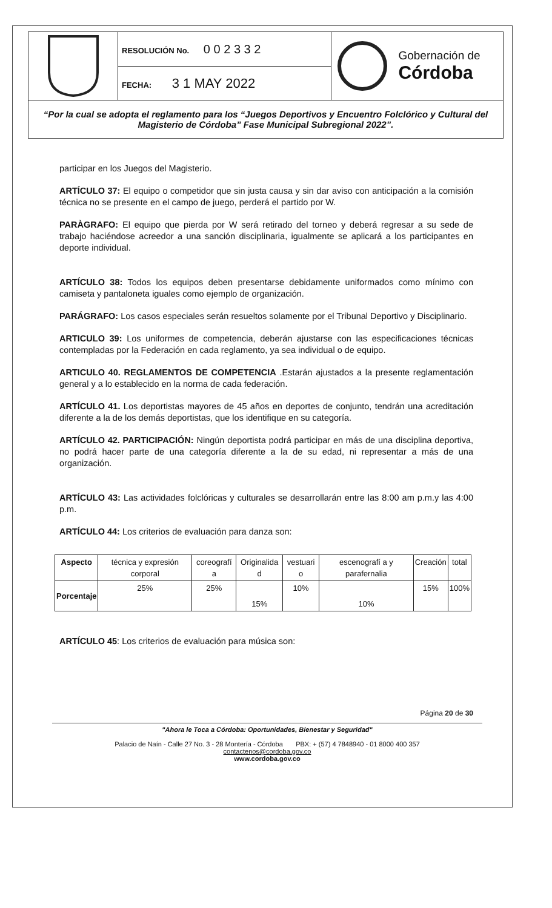| | RESOLUCIÓN No. 0 0 2 3 3 2 | Gobernación de Córdoba |
| | FECHA: 3 1 MAY 2022 | |
| “Por la cual se adopta el reglamento para los “Juegos Deportivos y Encuentro Folclórico y Cultural del Magisterio de Córdoba” Fase Municipal Subregional 2022”. | | |
participar en los Juegos del Magisterio.
ARTÍCULO 37: El equipo o competidor que sin justa causa y sin dar aviso con anticipación a la comisión técnica no se presente en el campo de juego, perderá el partido por W.
PARÀGRAFO: El equipo que pierda por W será retirado del torneo y deberá regresar a su sede de trabajo haciéndose acreedor a una sanción disciplinaria, igualmente se aplicará a los participantes en deporte individual.
ARTÍCULO 38: Todos los equipos deben presentarse debidamente uniformados como mínimo con camiseta y pantaloneta iguales como ejemplo de organización.
PARÁGRAFO: Los casos especiales serán resueltos solamente por el Tribunal Deportivo y Disciplinario.
ARTICULO 39: Los uniformes de competencia, deberán ajustarse con las especificaciones técnicas contempladas por la Federación en cada reglamento, ya sea individual o de equipo.
ARTICULO 40. REGLAMENTOS DE COMPETENCIA .Estarán ajustados a la presente reglamentación general y a lo establecido en la norma de cada federación.
ARTÍCULO 41. Los deportistas mayores de 45 años en deportes de conjunto, tendrán una acreditación diferente a la de los demás deportistas, que los identifique en su categoría.
ARTÍCULO 42. PARTICIPACIÓN: Ningún deportista podrá participar en más de una disciplina deportiva, no podrá hacer parte de una categoría diferente a la de su edad, ni representar a más de una organización.
ARTÍCULO 43: Las actividades folclóricas y culturales se desarrollarán entre las 8:00 am p.m.y las 4:00 p.m.
ARTÍCULO 44: Los criterios de evaluación para danza son:
| Aspecto | técnica y expresión corporal | coreografí a | Originalida d | vestuari o | escenografí a y parafernalia | Creación | total |
| Porcentaje | 25% | 25% | 15% | 10% | 10% | 15% | 100% |
ARTÍCULO 45: Los criterios de evaluación para música son:
Página 20 de 30
"Ahora le Toca a Córdoba: Oportunidades, Bienestar y Seguridad"
Palacio de Naín - Calle 27 No. 3 - 28 Montería - Córdoba PBX: + (57) 4 7848940 - 01 8000 400 357
contactenos@cordoba.gov.co
www.cordoba.gov.co